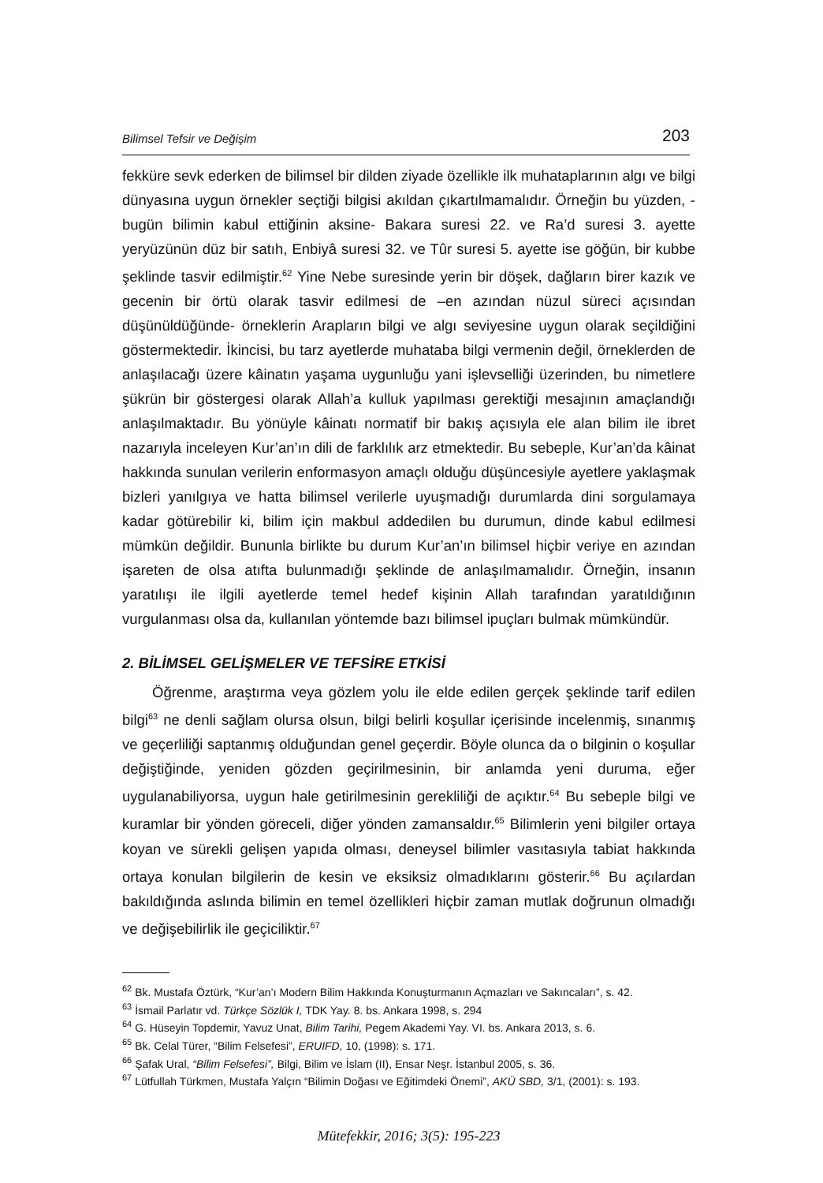Bilimsel Tefsir ve Değişim 203
fekküre sevk ederken de bilimsel bir dilden ziyade özellikle ilk muhataplarının algı ve bilgi dünyasına uygun örnekler seçtiği bilgisi akıldan çıkartılmamalıdır. Örneğin bu yüzden, -bugün bilimin kabul ettiğinin aksine- Bakara suresi 22. ve Ra’d suresi 3. ayette yeryüzünün düz bir satıh, Enbiyâ suresi 32. ve Tûr suresi 5. ayette ise göğün, bir kubbe şeklinde tasvir edilmiştir.<sup>62</sup> Yine Nebe suresinde yerin bir döşek, dağların birer kazık ve gecenin bir örtü olarak tasvir edilmesi de –en azından nüzul süreci açısından düşünüldüğünde- örneklerin Arapların bilgi ve algı seviyesine uygun olarak seçildiğini göstermektedir. İkincisi, bu tarz ayetlerde muhataba bilgi vermenin değil, örneklerden de anlaşılacağı üzere kâinatın yaşama uygunluğu yani işlevselliği üzerinden, bu nimetlere şükrün bir göstergesi olarak Allah’a kulluk yapılması gerektiği mesajının amaçlandığı anlaşılmaktadır. Bu yönüyle kâinatı normatif bir bakış açısıyla ele alan bilim ile ibret nazarıyla inceleyen Kur’an’ın dili de farklılık arz etmektedir. Bu sebeple, Kur’an’da kâinat hakkında sunulan verilerin enformasyon amaçlı olduğu düşüncesiyle ayetlere yaklaşmak bizleri yanılgıya ve hatta bilimsel verilerle uyuşmadığı durumlarda dini sorgulamaya kadar götürebilir ki, bilim için makbul addedilen bu durumun, dinde kabul edilmesi mümkün değildir. Bununla birlikte bu durum Kur’an’ın bilimsel hiçbir veriye en azından işareten de olsa atıfta bulunmadığı şeklinde de anlaşılmamalıdır. Örneğin, insanın yaratılışı ile ilgili ayetlerde temel hedef kişinin Allah tarafından yaratıldığının vurgulanması olsa da, kullanılan yöntemde bazı bilimsel ipuçları bulmak mümkündür.
2. BİLİMSEL GELİŞMELER VE TEFSİRE ETKİSİ
Öğrenme, araştırma veya gözlem yolu ile elde edilen gerçek şeklinde tarif edilen bilgi<sup>63</sup> ne denli sağlam olursa olsun, bilgi belirli koşullar içerisinde incelenmiş, sınanmış ve geçerliliği saptanmış olduğundan genel geçerdir. Böyle olunca da o bilginin o koşullar değiştiğinde, yeniden gözden geçirilmesinin, bir anlamda yeni duruma, eğer uygulanabiliyorsa, uygun hale getirilmesinin gerekliliği de açıktır.<sup>64</sup> Bu sebeple bilgi ve kuramlar bir yönden göreceli, diğer yönden zamansaldır.<sup>65</sup> Bilimlerin yeni bilgiler ortaya koyan ve sürekli gelişen yapıda olması, deneysel bilimler vasıtasıyla tabiat hakkında ortaya konulan bilgilerin de kesin ve eksiksiz olmadıklarını gösterir.<sup>66</sup> Bu açılardan bakıldığında aslında bilimin en temel özellikleri hiçbir zaman mutlak doğrunun olmadığı ve değişebilirlik ile geçiciliktir.<sup>67</sup>
<sup>62</sup> Bk. Mustafa Öztürk, “Kur’an’ı Modern Bilim Hakkında Konuşturmanın Açmazları ve Sakıncaları”, s. 42.
<sup>63</sup> İsmail Parlatır vd. Türkçe Sözlük I, TDK Yay. 8. bs. Ankara 1998, s. 294
<sup>64</sup> G. Hüseyin Topdemir, Yavuz Unat, Bilim Tarihi, Pegem Akademi Yay. VI. bs. Ankara 2013, s. 6.
<sup>65</sup> Bk. Celal Türer, “Bilim Felsefesi”, ERUIFD, 10, (1998): s. 171.
<sup>66</sup> Şafak Ural, “Bilim Felsefesi”, Bilgi, Bilim ve İslam (II), Ensar Neşr. İstanbul 2005, s. 36.
<sup>67</sup> Lütfullah Türkmen, Mustafa Yalçın “Bilimin Doğası ve Eğitimdeki Önemi”, AKÜ SBD, 3/1, (2001): s. 193.
Mütefekkir, 2016; 3(5): 195-223